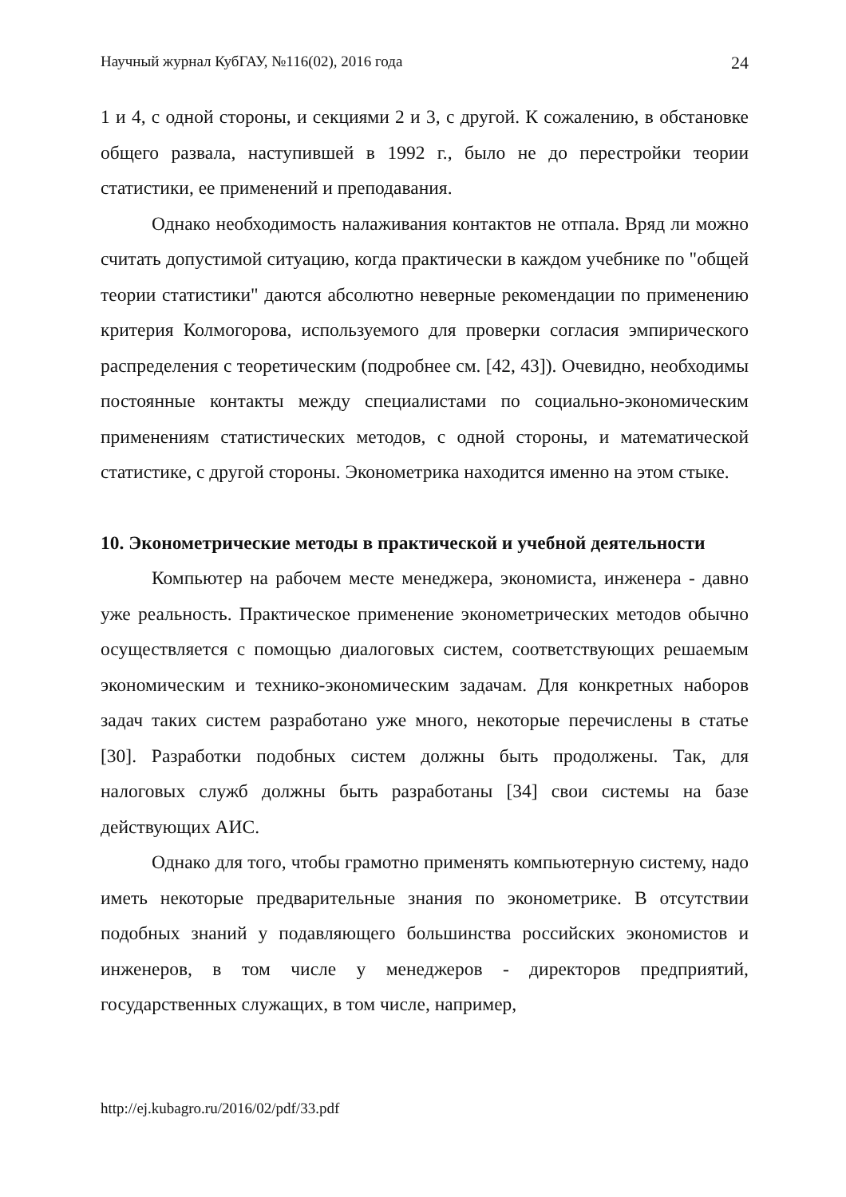Научный журнал КубГАУ, №116(02), 2016 года 24
1 и 4, с одной стороны, и секциями 2 и 3, с другой. К сожалению, в обстановке общего развала, наступившей в 1992 г., было не до перестройки теории статистики, ее применений и преподавания.
Однако необходимость налаживания контактов не отпала. Вряд ли можно считать допустимой ситуацию, когда практически в каждом учебнике по "общей теории статистики" даются абсолютно неверные рекомендации по применению критерия Колмогорова, используемого для проверки согласия эмпирического распределения с теоретическим (подробнее см. [42, 43]). Очевидно, необходимы постоянные контакты между специалистами по социально-экономическим применениям статистических методов, с одной стороны, и математической статистике, с другой стороны. Эконометрика находится именно на этом стыке.
10. Эконометрические методы в практической и учебной деятельности
Компьютер на рабочем месте менеджера, экономиста, инженера - давно уже реальность. Практическое применение эконометрических методов обычно осуществляется с помощью диалоговых систем, соответствующих решаемым экономическим и технико-экономическим задачам. Для конкретных наборов задач таких систем разработано уже много, некоторые перечислены в статье [30]. Разработки подобных систем должны быть продолжены. Так, для налоговых служб должны быть разработаны [34] свои системы на базе действующих АИС.
Однако для того, чтобы грамотно применять компьютерную систему, надо иметь некоторые предварительные знания по эконометрике. В отсутствии подобных знаний у подавляющего большинства российских экономистов и инженеров, в том числе у менеджеров - директоров предприятий, государственных служащих, в том числе, например,
http://ej.kubagro.ru/2016/02/pdf/33.pdf